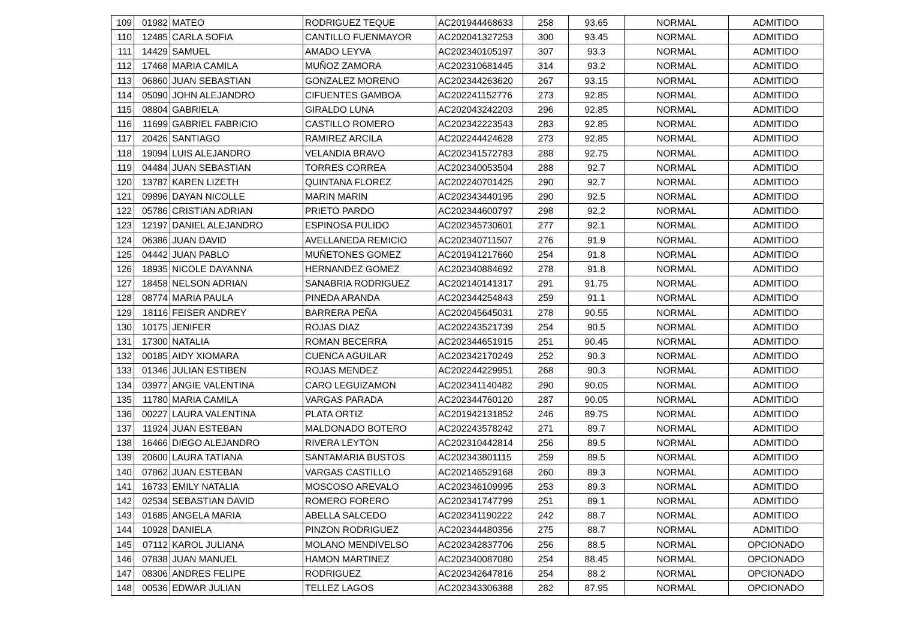| 109 | 01982 | MATEO | RODRIGUEZ TEQUE | AC201944468633 | 258 | 93.65 | NORMAL | ADMITIDO |
| 110 | 12485 | CARLA SOFIA | CANTILLO FUENMAYOR | AC202041327253 | 300 | 93.45 | NORMAL | ADMITIDO |
| 111 | 14429 | SAMUEL | AMADO LEYVA | AC202340105197 | 307 | 93.3 | NORMAL | ADMITIDO |
| 112 | 17468 | MARIA CAMILA | MUÑOZ ZAMORA | AC202310681445 | 314 | 93.2 | NORMAL | ADMITIDO |
| 113 | 06860 | JUAN SEBASTIAN | GONZALEZ MORENO | AC202344263620 | 267 | 93.15 | NORMAL | ADMITIDO |
| 114 | 05090 | JOHN ALEJANDRO | CIFUENTES GAMBOA | AC202241152776 | 273 | 92.85 | NORMAL | ADMITIDO |
| 115 | 08804 | GABRIELA | GIRALDO LUNA | AC202043242203 | 296 | 92.85 | NORMAL | ADMITIDO |
| 116 | 11699 | GABRIEL FABRICIO | CASTILLO ROMERO | AC202342223543 | 283 | 92.85 | NORMAL | ADMITIDO |
| 117 | 20426 | SANTIAGO | RAMIREZ ARCILA | AC202244424628 | 273 | 92.85 | NORMAL | ADMITIDO |
| 118 | 19094 | LUIS ALEJANDRO | VELANDIA BRAVO | AC202341572783 | 288 | 92.75 | NORMAL | ADMITIDO |
| 119 | 04484 | JUAN SEBASTIAN | TORRES CORREA | AC202340053504 | 288 | 92.7 | NORMAL | ADMITIDO |
| 120 | 13787 | KAREN LIZETH | QUINTANA FLOREZ | AC202240701425 | 290 | 92.7 | NORMAL | ADMITIDO |
| 121 | 09896 | DAYAN NICOLLE | MARIN MARIN | AC202343440195 | 290 | 92.5 | NORMAL | ADMITIDO |
| 122 | 05786 | CRISTIAN ADRIAN | PRIETO PARDO | AC202344600797 | 298 | 92.2 | NORMAL | ADMITIDO |
| 123 | 12197 | DANIEL ALEJANDRO | ESPINOSA PULIDO | AC202345730601 | 277 | 92.1 | NORMAL | ADMITIDO |
| 124 | 06386 | JUAN DAVID | AVELLANEDA REMICIO | AC202340711507 | 276 | 91.9 | NORMAL | ADMITIDO |
| 125 | 04442 | JUAN PABLO | MUÑETONES GOMEZ | AC201941217660 | 254 | 91.8 | NORMAL | ADMITIDO |
| 126 | 18935 | NICOLE DAYANNA | HERNANDEZ GOMEZ | AC202340884692 | 278 | 91.8 | NORMAL | ADMITIDO |
| 127 | 18458 | NELSON ADRIAN | SANABRIA RODRIGUEZ | AC202140141317 | 291 | 91.75 | NORMAL | ADMITIDO |
| 128 | 08774 | MARIA PAULA | PINEDA ARANDA | AC202344254843 | 259 | 91.1 | NORMAL | ADMITIDO |
| 129 | 18116 | FEISER ANDREY | BARRERA PEÑA | AC202045645031 | 278 | 90.55 | NORMAL | ADMITIDO |
| 130 | 10175 | JENIFER | ROJAS DIAZ | AC202243521739 | 254 | 90.5 | NORMAL | ADMITIDO |
| 131 | 17300 | NATALIA | ROMAN BECERRA | AC202344651915 | 251 | 90.45 | NORMAL | ADMITIDO |
| 132 | 00185 | AIDY XIOMARA | CUENCA AGUILAR | AC202342170249 | 252 | 90.3 | NORMAL | ADMITIDO |
| 133 | 01346 | JULIAN ESTIBEN | ROJAS MENDEZ | AC202244229951 | 268 | 90.3 | NORMAL | ADMITIDO |
| 134 | 03977 | ANGIE VALENTINA | CARO LEGUIZAMON | AC202341140482 | 290 | 90.05 | NORMAL | ADMITIDO |
| 135 | 11780 | MARIA CAMILA | VARGAS PARADA | AC202344760120 | 287 | 90.05 | NORMAL | ADMITIDO |
| 136 | 00227 | LAURA VALENTINA | PLATA ORTIZ | AC201942131852 | 246 | 89.75 | NORMAL | ADMITIDO |
| 137 | 11924 | JUAN ESTEBAN | MALDONADO BOTERO | AC202243578242 | 271 | 89.7 | NORMAL | ADMITIDO |
| 138 | 16466 | DIEGO ALEJANDRO | RIVERA LEYTON | AC202310442814 | 256 | 89.5 | NORMAL | ADMITIDO |
| 139 | 20600 | LAURA TATIANA | SANTAMARIA BUSTOS | AC202343801115 | 259 | 89.5 | NORMAL | ADMITIDO |
| 140 | 07862 | JUAN ESTEBAN | VARGAS CASTILLO | AC202146529168 | 260 | 89.3 | NORMAL | ADMITIDO |
| 141 | 16733 | EMILY NATALIA | MOSCOSO AREVALO | AC202346109995 | 253 | 89.3 | NORMAL | ADMITIDO |
| 142 | 02534 | SEBASTIAN DAVID | ROMERO FORERO | AC202341747799 | 251 | 89.1 | NORMAL | ADMITIDO |
| 143 | 01685 | ANGELA MARIA | ABELLA SALCEDO | AC202341190222 | 242 | 88.7 | NORMAL | ADMITIDO |
| 144 | 10928 | DANIELA | PINZON RODRIGUEZ | AC202344480356 | 275 | 88.7 | NORMAL | ADMITIDO |
| 145 | 07112 | KAROL JULIANA | MOLANO MENDIVELSO | AC202342837706 | 256 | 88.5 | NORMAL | OPCIONADO |
| 146 | 07838 | JUAN MANUEL | HAMON MARTINEZ | AC202340087080 | 254 | 88.45 | NORMAL | OPCIONADO |
| 147 | 08306 | ANDRES FELIPE | RODRIGUEZ | AC202342647816 | 254 | 88.2 | NORMAL | OPCIONADO |
| 148 | 00536 | EDWAR JULIAN | TELLEZ LAGOS | AC202343306388 | 282 | 87.95 | NORMAL | OPCIONADO |